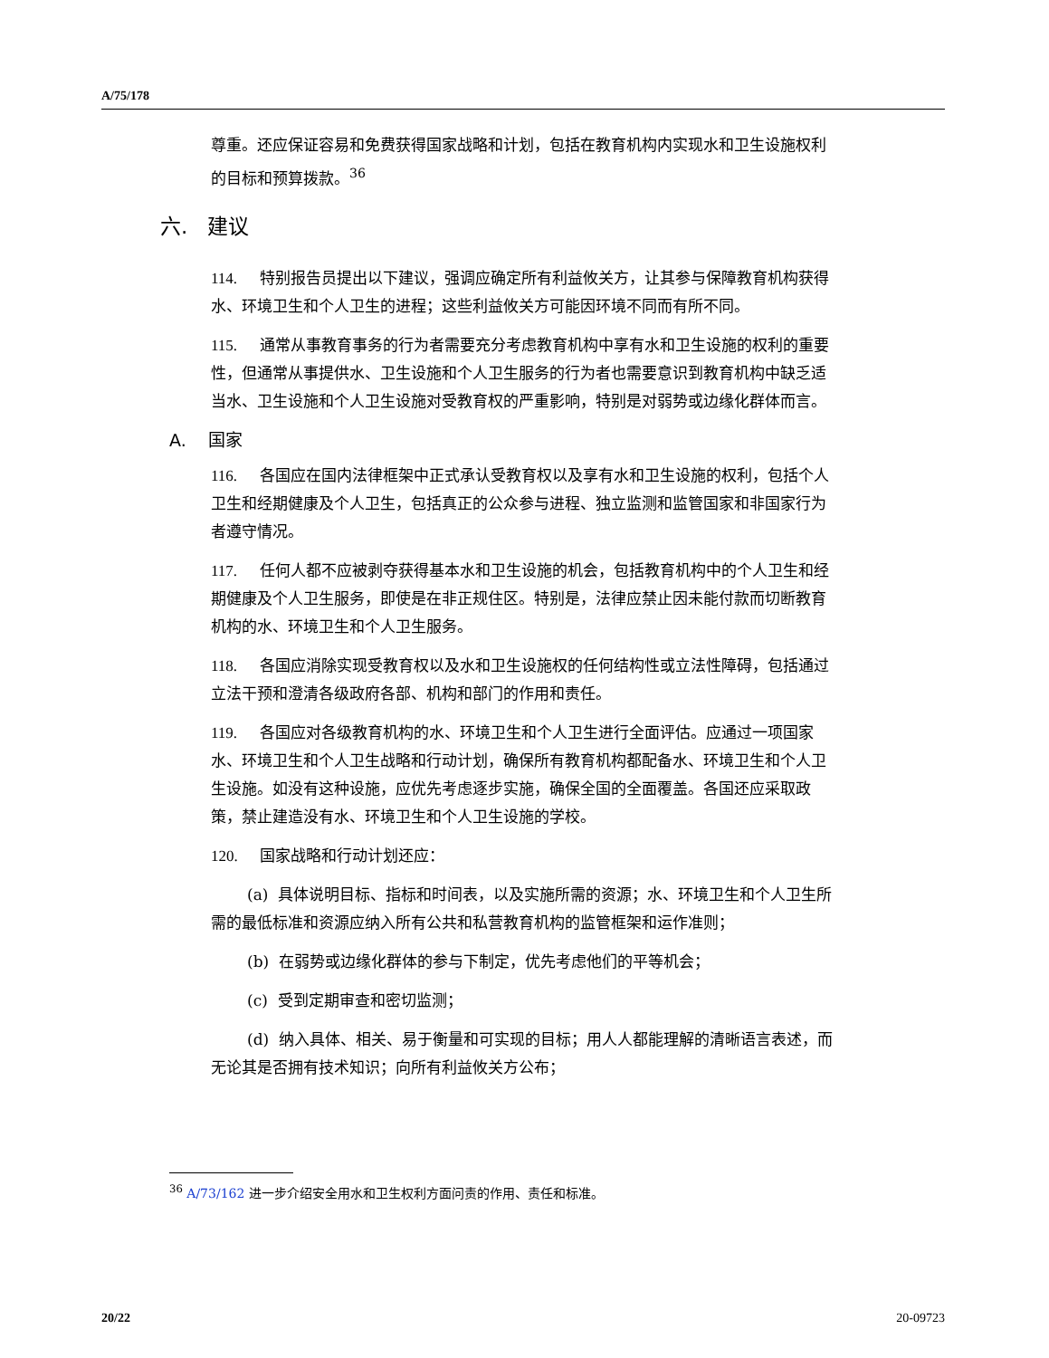A/75/178
尊重。还应保证容易和免费获得国家战略和计划，包括在教育机构内实现水和卫生设施权利的目标和预算拨款。<sup>36</sup>
六. 建议
114. 特别报告员提出以下建议，强调应确定所有利益攸关方，让其参与保障教育机构获得水、环境卫生和个人卫生的进程；这些利益攸关方可能因环境不同而有所不同。
115. 通常从事教育事务的行为者需要充分考虑教育机构中享有水和卫生设施的权利的重要性，但通常从事提供水、卫生设施和个人卫生服务的行为者也需要意识到教育机构中缺乏适当水、卫生设施和个人卫生设施对受教育权的严重影响，特别是对弱势或边缘化群体而言。
A. 国家
116. 各国应在国内法律框架中正式承认受教育权以及享有水和卫生设施的权利，包括个人卫生和经期健康及个人卫生，包括真正的公众参与进程、独立监测和监管国家和非国家行为者遵守情况。
117. 任何人都不应被剥夺获得基本水和卫生设施的机会，包括教育机构中的个人卫生和经期健康及个人卫生服务，即使是在非正规住区。特别是，法律应禁止因未能付款而切断教育机构的水、环境卫生和个人卫生服务。
118. 各国应消除实现受教育权以及水和卫生设施权的任何结构性或立法性障碍，包括通过立法干预和澄清各级政府各部、机构和部门的作用和责任。
119. 各国应对各级教育机构的水、环境卫生和个人卫生进行全面评估。应通过一项国家水、环境卫生和个人卫生战略和行动计划，确保所有教育机构都配备水、环境卫生和个人卫生设施。如没有这种设施，应优先考虑逐步实施，确保全国的全面覆盖。各国还应采取政策，禁止建造没有水、环境卫生和个人卫生设施的学校。
120. 国家战略和行动计划还应：
(a) 具体说明目标、指标和时间表，以及实施所需的资源；水、环境卫生和个人卫生所需的最低标准和资源应纳入所有公共和私营教育机构的监管框架和运作准则；
(b) 在弱势或边缘化群体的参与下制定，优先考虑他们的平等机会；
(c) 受到定期审查和密切监测；
(d) 纳入具体、相关、易于衡量和可实现的目标；用人人都能理解的清晰语言表述，而无论其是否拥有技术知识；向所有利益攸关方公布；
<sup>36</sup> A/73/162 进一步介绍安全用水和卫生权利方面问责的作用、责任和标准。
20/22 20-09723